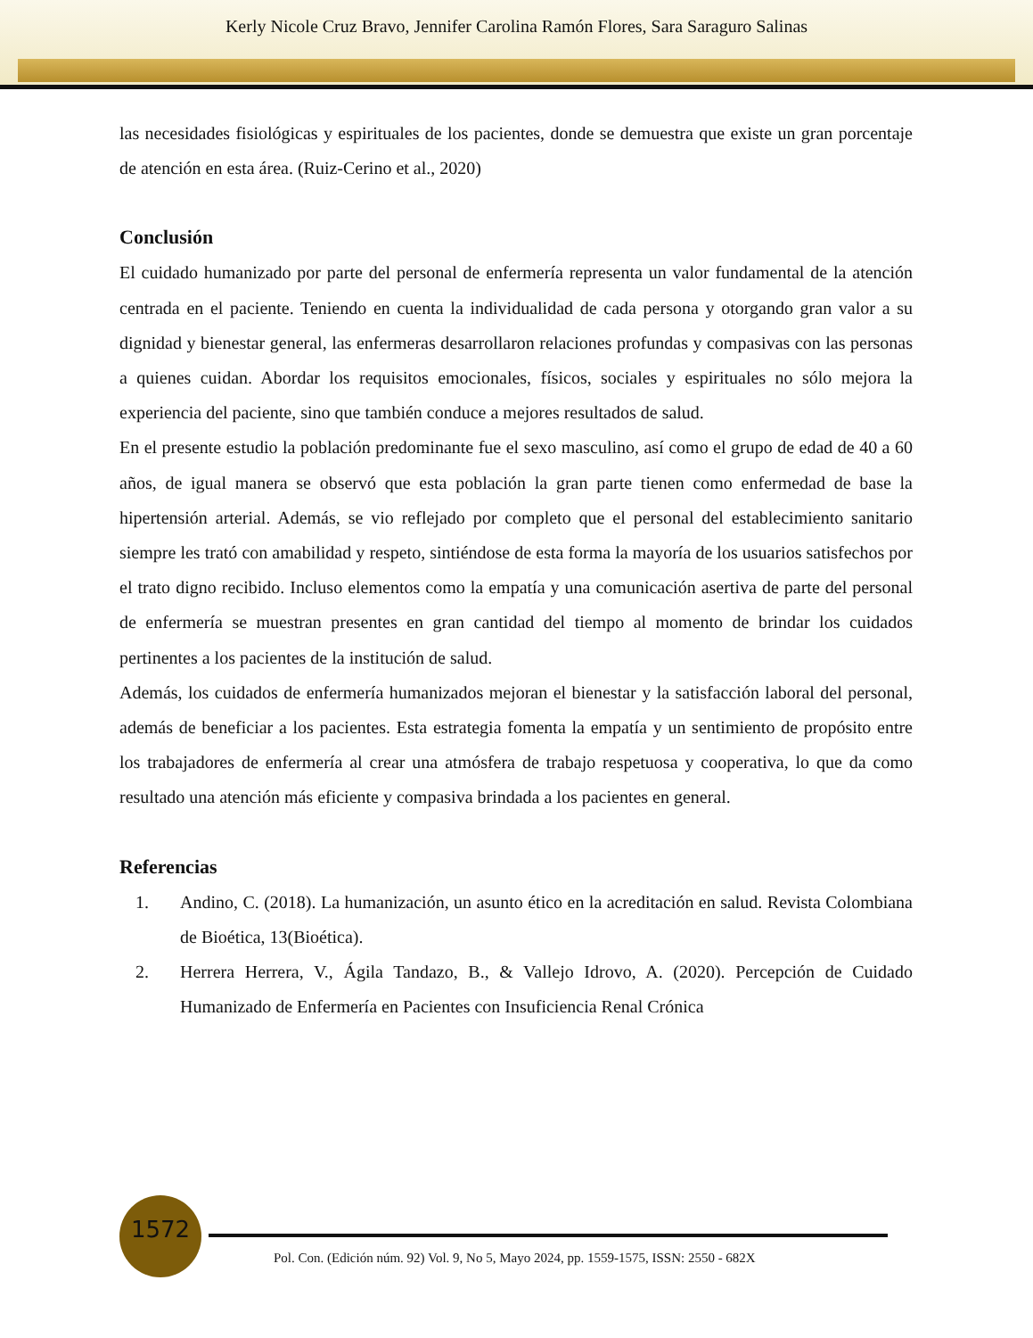Kerly Nicole Cruz Bravo, Jennifer Carolina Ramón Flores, Sara Saraguro Salinas
las necesidades fisiológicas y espirituales de los pacientes, donde se demuestra que existe un gran porcentaje de atención en esta área. (Ruiz-Cerino et al., 2020)
Conclusión
El cuidado humanizado por parte del personal de enfermería representa un valor fundamental de la atención centrada en el paciente. Teniendo en cuenta la individualidad de cada persona y otorgando gran valor a su dignidad y bienestar general, las enfermeras desarrollaron relaciones profundas y compasivas con las personas a quienes cuidan. Abordar los requisitos emocionales, físicos, sociales y espirituales no sólo mejora la experiencia del paciente, sino que también conduce a mejores resultados de salud.
En el presente estudio la población predominante fue el sexo masculino, así como el grupo de edad de 40 a 60 años, de igual manera se observó que esta población la gran parte tienen como enfermedad de base la hipertensión arterial. Además, se vio reflejado por completo que el personal del establecimiento sanitario siempre les trató con amabilidad y respeto, sintiéndose de esta forma la mayoría de los usuarios satisfechos por el trato digno recibido. Incluso elementos como la empatía y una comunicación asertiva de parte del personal de enfermería se muestran presentes en gran cantidad del tiempo al momento de brindar los cuidados pertinentes a los pacientes de la institución de salud.
Además, los cuidados de enfermería humanizados mejoran el bienestar y la satisfacción laboral del personal, además de beneficiar a los pacientes. Esta estrategia fomenta la empatía y un sentimiento de propósito entre los trabajadores de enfermería al crear una atmósfera de trabajo respetuosa y cooperativa, lo que da como resultado una atención más eficiente y compasiva brindada a los pacientes en general.
Referencias
1. Andino, C. (2018). La humanización, un asunto ético en la acreditación en salud. Revista Colombiana de Bioética, 13(Bioética).
2. Herrera Herrera, V., Ágila Tandazo, B., & Vallejo Idrovo, A. (2020). Percepción de Cuidado Humanizado de Enfermería en Pacientes con Insuficiencia Renal Crónica
1572
Pol. Con. (Edición núm. 92) Vol. 9, No 5, Mayo 2024, pp. 1559-1575, ISSN: 2550 - 682X